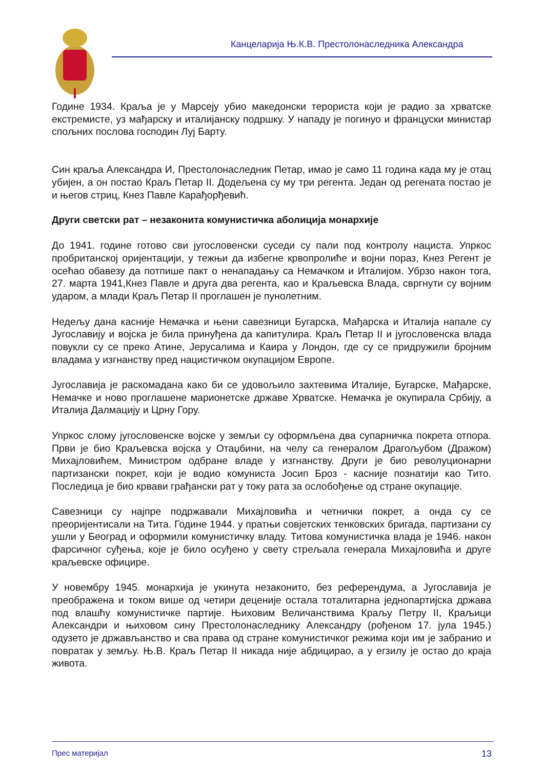Канцеларија Њ.К.В. Престолонаследника Александра
Године 1934. Краља је у Марсеју убио македонски терориста који је радио за хрватске екстремисте, уз мађарску и италијанску подршку. У нападу је погинуо и француски министар спољних послова господин Луј Барту.
Син краља Александра И, Престолонаследник Петар, имао је само 11 година када му је отац убијен, а он постао Краљ Петар II. Додељена су му три регента. Један од регената постао је и његов стриц, Кнез Павле Карађорђевић.
Други светски рат – незаконита комунистичка аболиција монархије
До 1941. године готово сви југословенски суседи су пали под контролу нациста. Упркос пробританској оријентацији, у тежњи да избегне крвопролиће и војни пораз, Кнез Регент је осећао обавезу да потпише пакт о ненападању са Немачком и Италијом. Убрзо након тога, 27. марта 1941,Кнез Павле и друга два регента, као и Краљевска Влада, свргнути су војним ударом, а млади Краљ Петар II проглашен је пунолетним.
Недељу дана касније Немачка и њени савезници Бугарска, Мађарска и Италија напале су Југославију и војска је била принуђена да капитулира. Краљ Петар II и југословенска влада повукли су се преко Атине, Јерусалима и Каира у Лондон, где су се придружили бројним владама у изгнанству пред нацистичком окупацијом Европе.
Југославија је раскомадана како би се удовољило захтевима Италије, Бугарске, Мађарске, Немачке и ново проглашене марионетске државе Хрватске. Немачка је окупирала Србију, а Италија Далмацију и Црну Гору.
Упркос слому југословенске војске у земљи су оформљена два супарничка покрета отпора. Први је био Краљевска војска у Отаџбини, на челу са генералом Драгољубом (Дражом) Михајловићем, Министром одбране владе у изгнанству. Други је био револуционарни партизански покрет, који је водио комуниста Јосип Броз - касније познатији као Тито. Последица је био крвави грађански рат у току рата за ослобођење од стране окупације.
Савезници су најпре подржавали Михајловића и четнички покрет, а онда су се преоријентисали на Тита. Године 1944. у пратњи совјетских тенковских бригада, партизани су ушли у Београд и оформили комунистичку владу. Титова комунистичка влада је 1946. након фарсичног суђења, које је било осуђено у свету стрељала генерала Михајловића и друге краљевске официре.
У новембру 1945. монархија је укинута незаконито, без референдума, а Југославија је преображена и током више од четири деценије остала тоталитарна једнопартијска држава под влашћу комунистичке партије. Њиховим Величанствима Краљу Петру II, Краљици Александри и њиховом сину Престолонаследнику Александру (рођеном 17. јула 1945.) одузето је држављанство и сва права од стране комунистичког режима који им је забранио и повратак у земљу. Њ.В. Краљ Петар II никада није абдицирао, а у егзилу је остао до краја живота.
Прес материјал 13